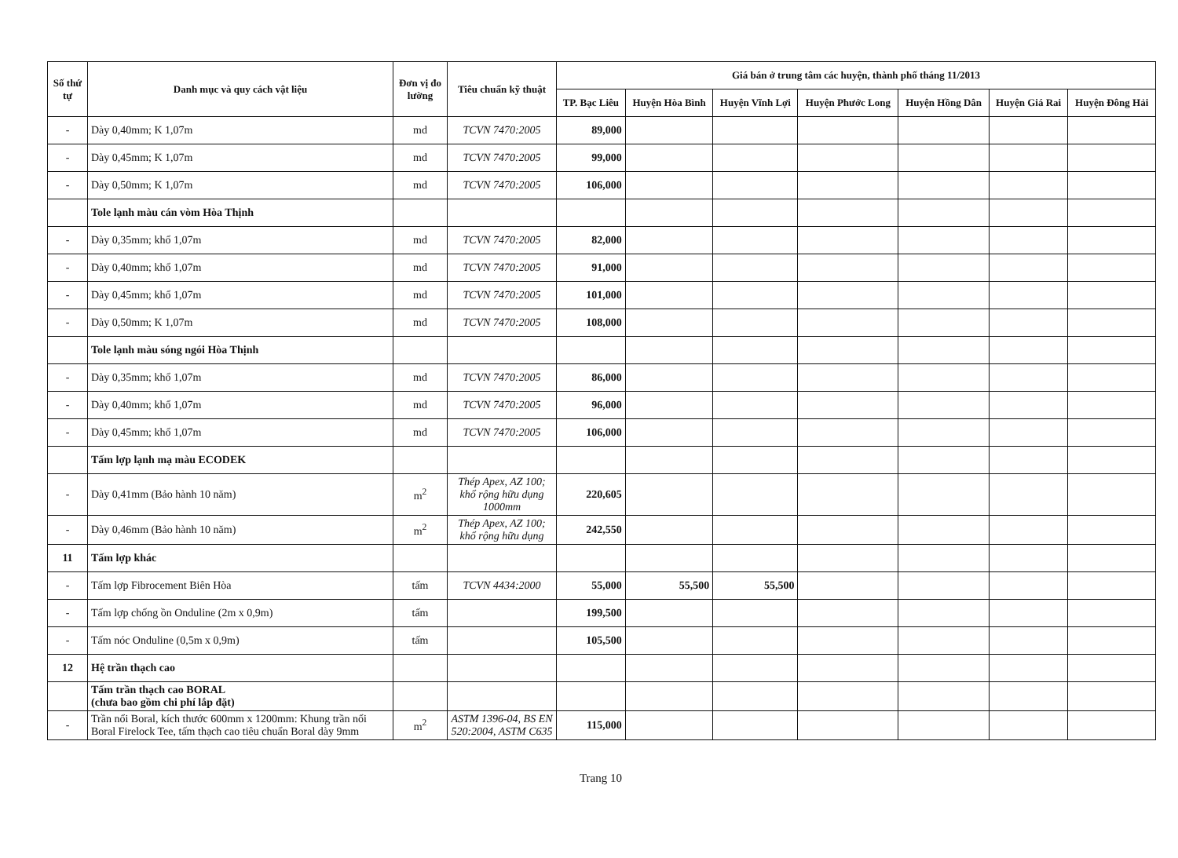| Số thứ tự | Danh mục và quy cách vật liệu | Đơn vị đo lường | Tiêu chuẩn kỹ thuật | Giá bán ở trung tâm các huyện, thành phố tháng 11/2013 | | | | | | |
| --- | --- | --- | --- | --- | --- | --- | --- | --- | --- | --- |
| | | | | TP. Bạc Liêu | Huyện Hòa Bình | Huyện Vĩnh Lợi | Huyện Phước Long | Huyện Hồng Dân | Huyện Giá Rai | Huyện Đông Hải |
| - | Dày 0,40mm; K 1,07m | md | TCVN 7470:2005 | 89,000 | | | | | | |
| - | Dày 0,45mm; K 1,07m | md | TCVN 7470:2005 | 99,000 | | | | | | |
| - | Dày 0,50mm; K 1,07m | md | TCVN 7470:2005 | 106,000 | | | | | | |
| | Tole lạnh màu cán vòm Hòa Thịnh | | | | | | | | | |
| - | Dày 0,35mm; khổ 1,07m | md | TCVN 7470:2005 | 82,000 | | | | | | |
| - | Dày 0,40mm; khổ 1,07m | md | TCVN 7470:2005 | 91,000 | | | | | | |
| - | Dày 0,45mm; khổ 1,07m | md | TCVN 7470:2005 | 101,000 | | | | | | |
| - | Dày 0,50mm; K 1,07m | md | TCVN 7470:2005 | 108,000 | | | | | | |
| | Tole lạnh màu sóng ngói Hòa Thịnh | | | | | | | | | |
| - | Dày 0,35mm; khổ 1,07m | md | TCVN 7470:2005 | 86,000 | | | | | | |
| - | Dày 0,40mm; khổ 1,07m | md | TCVN 7470:2005 | 96,000 | | | | | | |
| - | Dày 0,45mm; khổ 1,07m | md | TCVN 7470:2005 | 106,000 | | | | | | |
| | Tấm lợp lạnh mạ màu ECODEK | | | | | | | | | |
| - | Dày 0,41mm (Bảo hành 10 năm) | m<sup>2</sup> | Thép Apex, AZ 100; khổ rộng hữu dụng 1000mm | 220,605 | | | | | | |
| - | Dày 0,46mm (Bảo hành 10 năm) | m<sup>2</sup> | Thép Apex, AZ 100; khổ rộng hữu dụng | 242,550 | | | | | | |
| 11 | Tấm lợp khác | | | | | | | | | |
| - | Tấm lợp Fibrocement Biên Hòa | tấm | TCVN 4434:2000 | 55,000 | 55,500 | 55,500 | | | | |
| - | Tấm lợp chống ồn Onduline (2m x 0,9m) | tấm | | 199,500 | | | | | | |
| - | Tấm nóc Onduline (0,5m x 0,9m) | tấm | | 105,500 | | | | | | |
| 12 | Hệ trần thạch cao | | | | | | | | | |
| | Tấm trần thạch cao BORAL (chưa bao gồm chi phí lắp đặt) | | | | | | | | | |
| - | Trần nổi Boral, kích thước 600mm x 1200mm: Khung trần nổi Boral Firelock Tee, tấm thạch cao tiêu chuẩn Boral dày 9mm | m<sup>2</sup> | ASTM 1396-04, BS EN 520:2004, ASTM C635 | 115,000 | | | | | | |
Trang 10